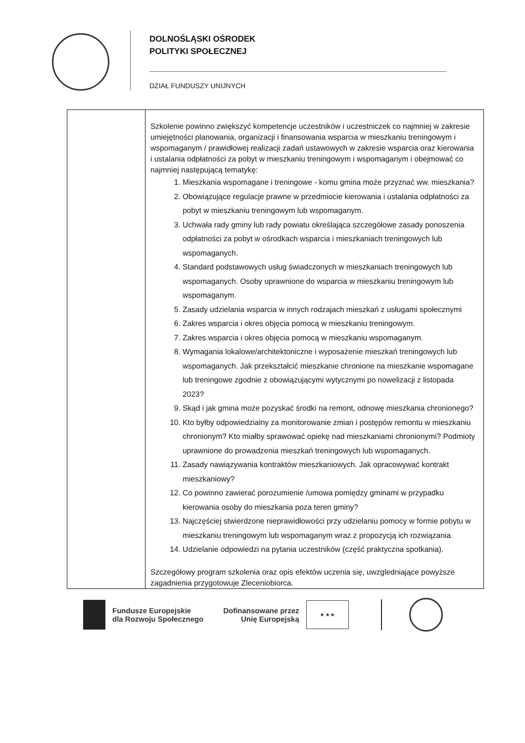DOLNOŚLĄSKI OŚRODEK
POLITYKI SPOŁECZNEJ
DZIAŁ FUNDUSZY UNIJNYCH
| | Szkolenie powinno zwiększyć kompetencje uczestników i uczestniczek co najmniej w zakresie umiejętności planowania, organizacji i finansowania wsparcia w mieszkaniu treningowym i wspomaganym / prawidłowej realizacji zadań ustawowych w zakresie wsparcia oraz kierowania i ustalania odpłatności za pobyt w mieszkaniu treningowym i wspomaganym i obejmować co najmniej następującą tematykę: 1. Mieszkania wspomagane i treningowe - komu gmina może przyznać ww. mieszkania? 2. Obowiązujące regulacje prawne w przedmiocie kierowania i ustalania odpłatności za pobyt w mieszkaniu treningowym lub wspomaganym. 3. Uchwała rady gminy lub rady powiatu określająca szczegółowe zasady ponoszenia odpłatności za pobyt w ośrodkach wsparcia i mieszkaniach treningowych lub wspomaganych. 4. Standard podstawowych usług świadczonych w mieszkaniach treningowych lub wspomaganych. Osoby uprawnione do wsparcia w mieszkaniu treningowym lub wspomaganym. 5. Zasady udzielania wsparcia w innych rodzajach mieszkań z usługami społecznymi 6. Zakres wsparcia i okres objęcia pomocą w mieszkaniu treningowym. 7. Zakres wsparcia i okres objęcia pomocą w mieszkaniu wspomaganym. 8. Wymagania lokalowe/architektoniczne i wyposażenie mieszkań treningowych lub wspomaganych. Jak przekształcić mieszkanie chronione na mieszkanie wspomagane lub treningowe zgodnie z obowiązującymi wytycznymi po nowelizacji z listopada 2023? 9. Skąd i jak gmina może pozyskać środki na remont, odnowę mieszkania chronionego? 10. Kto byłby odpowiedzialny za monitorowanie zmian i postępów remontu w mieszkaniu chronionym? Kto miałby sprawować opiekę nad mieszkaniami chronionymi? Podmioty uprawnione do prowadzenia mieszkań treningowych lub wspomaganych. 11. Zasady nawiązywania kontraktów mieszkaniowych. Jak opracowywać kontrakt mieszkaniowy? 12. Co powinno zawierać porozumienie /umowa pomiędzy gminami w przypadku kierowania osoby do mieszkania poza teren gminy? 13. Najczęściej stwierdzone nieprawidłowości przy udzielaniu pomocy w formie pobytu w mieszkaniu treningowym lub wspomaganym wraz z propozycją ich rozwiązania. 14. Udzielanie odpowiedzi na pytania uczestników (część praktyczna spotkania). Szczegółowy program szkolenia oraz opis efektów uczenia się, uwzgledniające powyższe zagadnienia przygotowuje Zleceniobiorca. |
Fundusze Europejskie
dla Rozwoju Społecznego
Dofinansowane przez
Unię Europejską
★ ★ ★